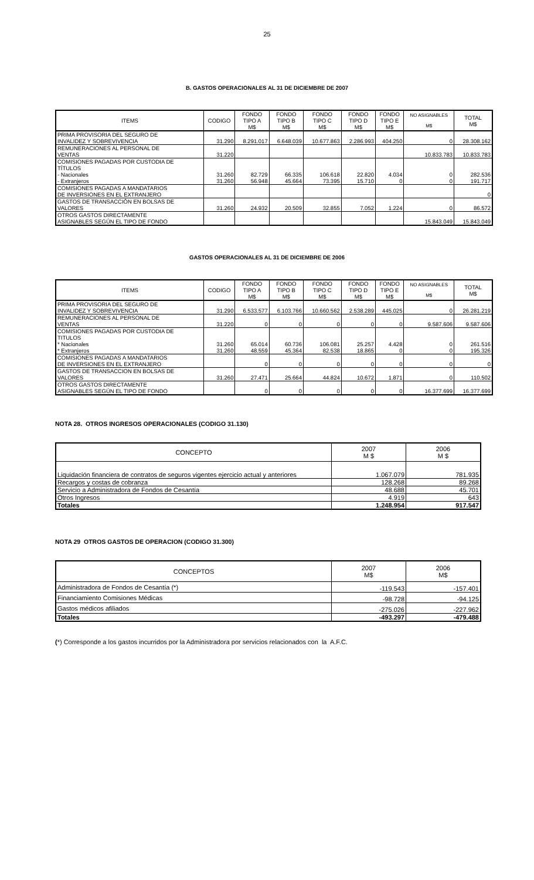25
B. GASTOS OPERACIONALES AL 31 DE DICIEMBRE DE 2007
| ITEMS | CODIGO | FONDO TIPO A M$ | FONDO TIPO B M$ | FONDO TIPO C M$ | FONDO TIPO D M$ | FONDO TIPO E M$ | NO ASIGNABLES M$ | TOTAL M$ |
| --- | --- | --- | --- | --- | --- | --- | --- | --- |
| PRIMA PROVISORIA DEL SEGURO DE INVALIDEZ Y SOBREVIVENCIA | 31.290 | 8.291.017 | 6.648.039 | 10.677.863 | 2.286.993 | 404.250 | 0 | 28.308.162 |
| REMUNERACIONES AL PERSONAL DE VENTAS | 31.220 | | | | | | 10.833.783 | 10.833.783 |
| COMISIONES PAGADAS POR CUSTODIA DE TÍTULOS - Nacionales - Extranjeros | 31.260 31.260 | 82.729 56.948 | 66.335 45.664 | 106.618 73.395 | 22.820 15.710 | 4.034 0 | 0 0 | 282.536 191.717 |
| COMISIONES PAGADAS A MANDATARIOS DE INVERSIONES EN EL EXTRANJERO | | | | | | | | 0 |
| GASTOS DE TRANSACCIÓN EN BOLSAS DE VALORES | 31.260 | 24.932 | 20.509 | 32.855 | 7.052 | 1.224 | 0 | 86.572 |
| OTROS GASTOS DIRECTAMENTE ASIGNABLES SEGÚN EL TIPO DE FONDO | | | | | | | 15.843.049 | 15.843.049 |
GASTOS OPERACIONALES AL 31 DE DICIEMBRE DE 2006
| ITEMS | CODIGO | FONDO TIPO A M$ | FONDO TIPO B M$ | FONDO TIPO C M$ | FONDO TIPO D M$ | FONDO TIPO E M$ | NO ASIGNABLES M$ | TOTAL M$ |
| --- | --- | --- | --- | --- | --- | --- | --- | --- |
| PRIMA PROVISORIA DEL SEGURO DE INVALIDEZ Y SOBREVIVENCIA | 31.290 | 6.533.577 | 6.103.766 | 10.660.562 | 2.538.289 | 445.025 | 0 | 26.281.219 |
| REMUNERACIONES AL PERSONAL DE VENTAS | 31.220 | 0 | 0 | 0 | 0 | 0 | 9.587.606 | 9.587.606 |
| COMISIONES PAGADAS POR CUSTODIA DE TITULOS * Nacionales * Extranjeros | 31.260 31.260 | 65.014 48.559 | 60.736 45.364 | 106.081 82.538 | 25.257 18.865 | 4.428 0 | 0 0 | 261.516 195.326 |
| COMISIONES PAGADAS A MANDATARIOS DE INVERSIONES EN EL EXTRANJERO | | 0 | 0 | 0 | 0 | 0 | 0 | 0 |
| GASTOS DE TRANSACCION EN BOLSAS DE VALORES | 31.260 | 27.471 | 25.664 | 44.824 | 10.672 | 1.871 | 0 | 110.502 |
| OTROS GASTOS DIRECTAMENTE ASIGNABLES SEGÚN EL TIPO DE FONDO | | 0 | 0 | 0 | 0 | 0 | 16.377.699 | 16.377.699 |
NOTA 28. OTROS INGRESOS OPERACIONALES (CODIGO 31.130)
| CONCEPTO | 2007 M $ | 2006 M $ |
| --- | --- | --- |
| Liquidación financiera de contratos de seguros vigentes ejercicio actual y anteriores | 1.067.079 | 781.935 |
| Recargos y costas de cobranza | 128.268 | 89.268 |
| Servicio a Administradora de Fondos de Cesantía | 48.688 | 45.701 |
| Otros Ingresos | 4.919 | 643 |
| Totales | 1.248.954 | 917.547 |
NOTA 29 OTROS GASTOS DE OPERACION (CODIGO 31.300)
| CONCEPTOS | 2007 M$ | 2006 M$ |
| --- | --- | --- |
| Administradora de Fondos de Cesantía (*) | -119.543 | -157.401 |
| Financiamiento Comisiones Médicas | -98.728 | -94.125 |
| Gastos médicos afiliados | -275.026 | -227.962 |
| Totales | -493.297 | -479.488 |
(*) Corresponde a los gastos incurridos por la Administradora por servicios relacionados con la A.F.C.